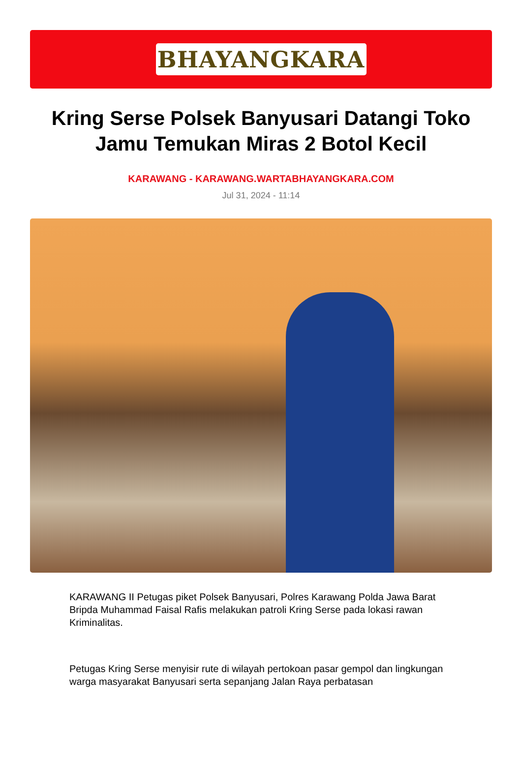BHAYANGKARA
Kring Serse Polsek Banyusari Datangi Toko Jamu Temukan Miras 2 Botol Kecil
KARAWANG - KARAWANG.WARTABHAYANGKARA.COM
Jul 31, 2024 - 11:14
KARAWANG II Petugas piket Polsek Banyusari, Polres Karawang Polda Jawa Barat Bripda Muhammad Faisal Rafis melakukan patroli Kring Serse pada lokasi rawan Kriminalitas.
Petugas Kring Serse menyisir rute di wilayah pertokoan pasar gempol dan lingkungan warga masyarakat Banyusari serta sepanjang Jalan Raya perbatasan